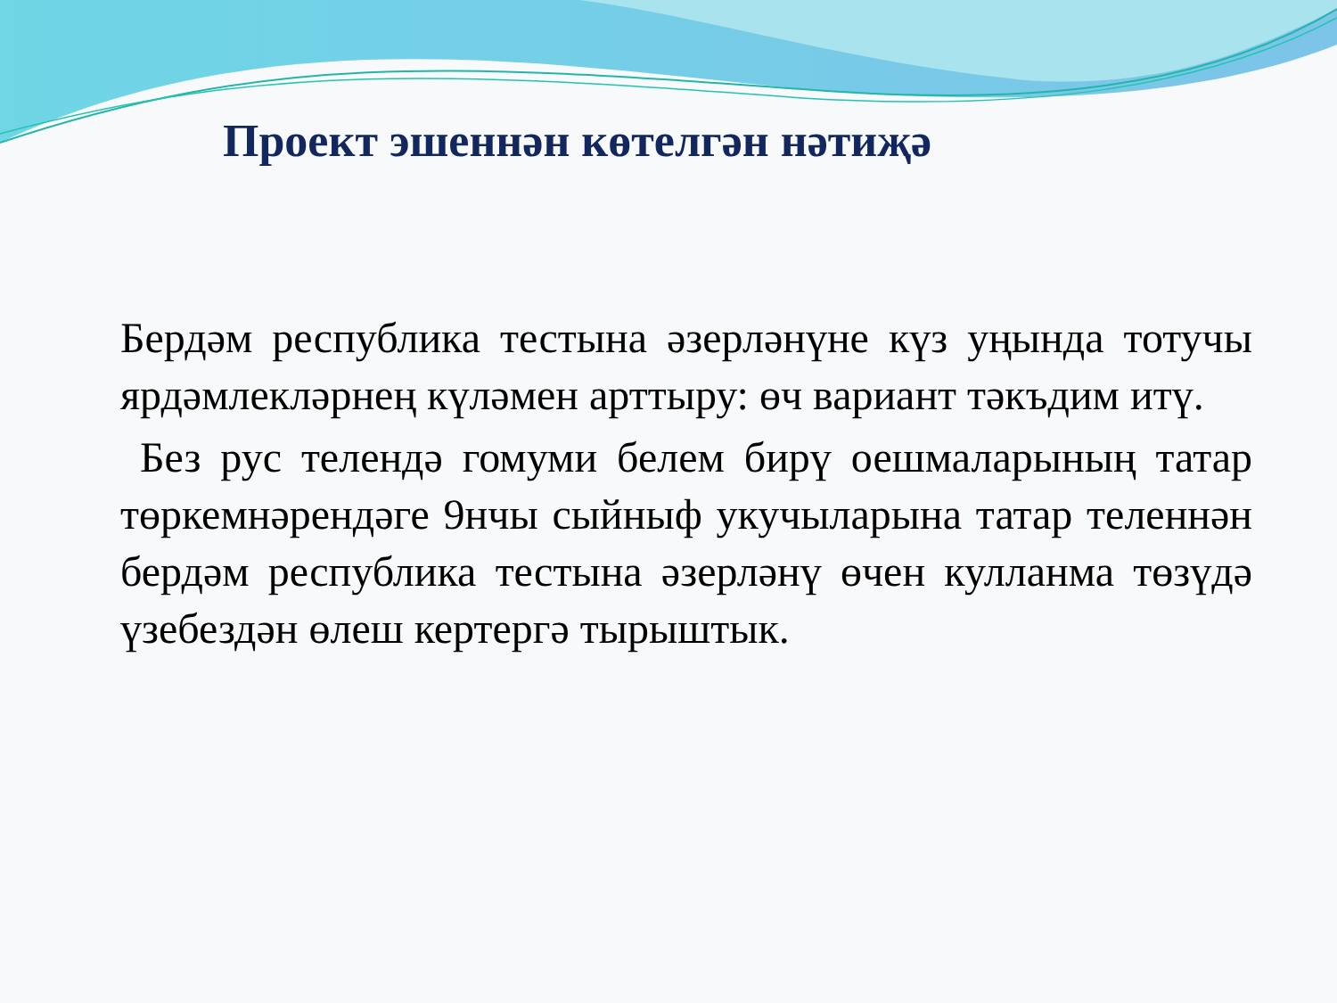Проект эшеннән көтелгән нәтиҗә
Бердәм республика тестына әзерләнүне күз уңында тотучы ярдәмлекләрнең күләмен арттыру: өч вариант тәкъдим итү.
Без рус телендә гомуми белем бирү оешмаларының татар төркемнәрендәге 9нчы сыйныф укучыларына татар теленнән бердәм республика тестына әзерләнү өчен кулланма төзүдә үзебездән өлеш кертергә тырыштык.